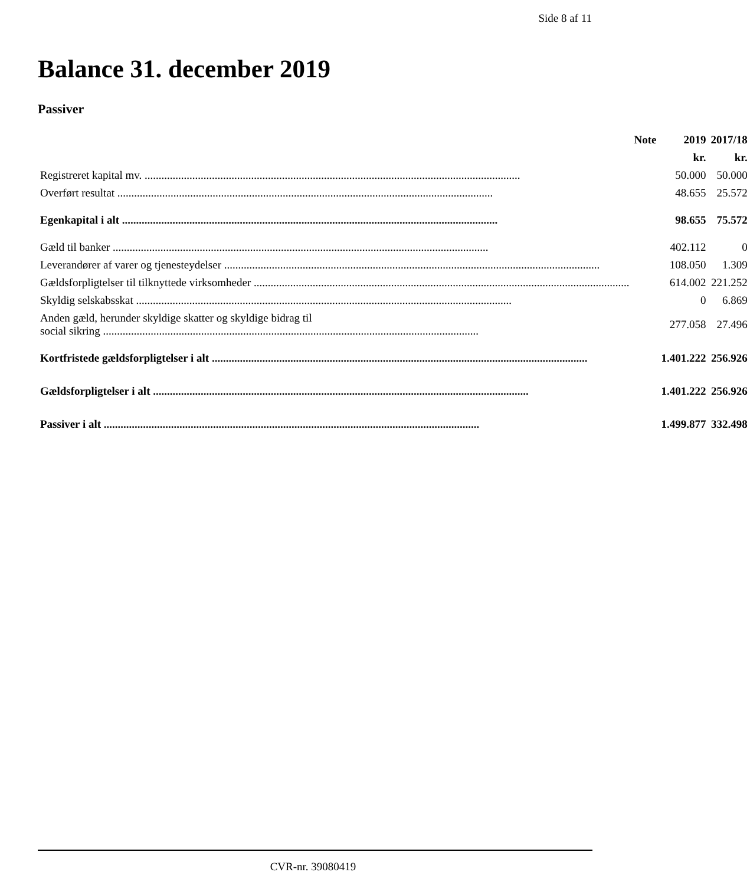Side 8 af 11
Balance 31. december 2019
Passiver
| | Note | 2019 | 2017/18 |
| --- | --- | --- | --- |
| | | kr. | kr. |
| Registreret kapital mv. | | 50.000 | 50.000 |
| Overført resultat | | 48.655 | 25.572 |
| Egenkapital i alt | | 98.655 | 75.572 |
| Gæld til banker | | 402.112 | 0 |
| Leverandører af varer og tjenesteydelser | | 108.050 | 1.309 |
| Gældsforpligtelser til tilknyttede virksomheder | | 614.002 | 221.252 |
| Skyldig selskabsskat | | 0 | 6.869 |
| Anden gæld, herunder skyldige skatter og skyldige bidrag til social sikring | | 277.058 | 27.496 |
| Kortfristede gældsforpligtelser i alt | | 1.401.222 | 256.926 |
| Gældsforpligtelser i alt | | 1.401.222 | 256.926 |
| Passiver i alt | | 1.499.877 | 332.498 |
CVR-nr. 39080419